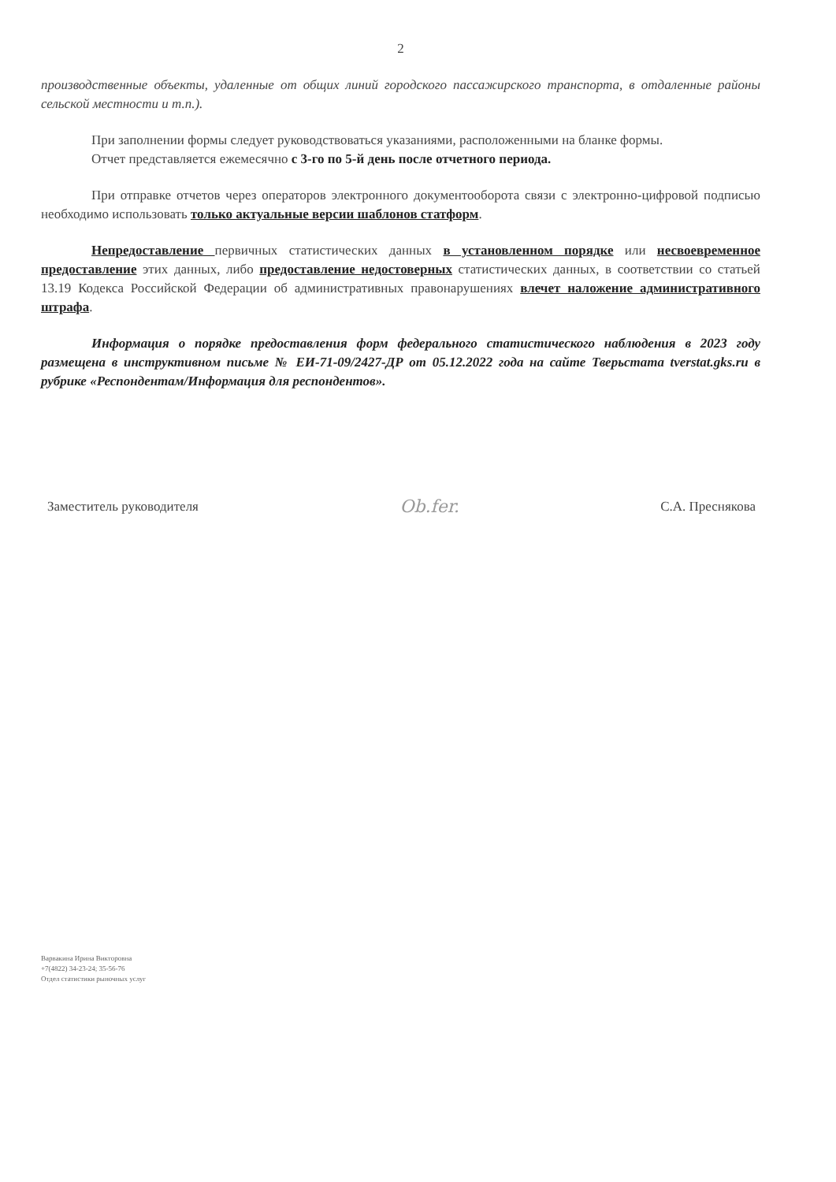2
производственные объекты, удаленные от общих линий городского пассажирского транспорта, в отдаленные районы сельской местности и т.п.).
При заполнении формы следует руководствоваться указаниями, расположенными на бланке формы.
Отчет представляется ежемесячно с 3-го по 5-й день после отчетного периода.
При отправке отчетов через операторов электронного документооборота связи с электронно-цифровой подписью необходимо использовать только актуальные версии шаблонов статформ.
Непредоставление первичных статистических данных в установленном порядке или несвоевременное предоставление этих данных, либо предоставление недостоверных статистических данных, в соответствии со статьей 13.19 Кодекса Российской Федерации об административных правонарушениях влечет наложение административного штрафа.
Информация о порядке предоставления форм федерального статистического наблюдения в 2023 году размещена в инструктивном письме № ЕИ-71-09/2427-ДР от 05.12.2022 года на сайте Тверьстата tverstat.gks.ru в рубрике «Респондентам/Информация для респондентов».
Заместитель руководителя Ob.fer. С.А. Преснякова
Варвакина Ирина Викторовна
+7(4822) 34-23-24; 35-56-76
Отдел статистики рыночных услуг